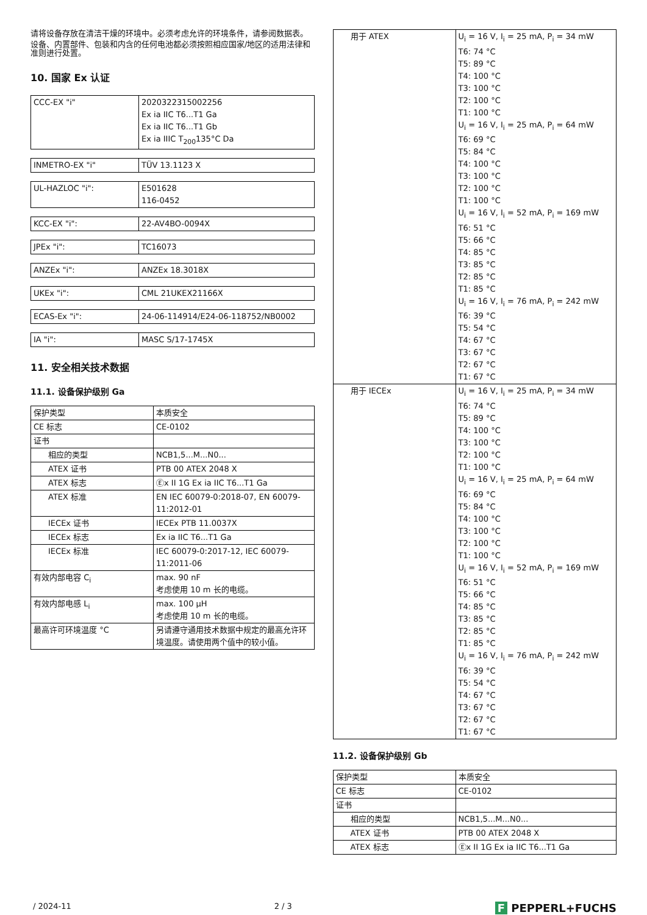请将设备存放在清洁干燥的环境中。必须考虑允许的环境条件，请参阅数据表。
设备、内置部件、包装和内含的任何电池都必须按照相应国家/地区的适用法律和准则进行处置。
10. 国家 Ex 认证
| CCC-EX "i" | 2020322315002256 Ex ia IIC T6...T1 Ga Ex ia IIC T6...T1 Gb Ex ia IIIC T<sub>200</sub>135°C Da |
| INMETRO-EX "i" | TÜV 13.1123 X |
| UL-HAZLOC "i": | E501628 116-0452 |
| KCC-EX "i": | 22-AV4BO-0094X |
| JPEx "i": | TC16073 |
| ANZEx "i": | ANZEx 18.3018X |
| UKEx "i": | CML 21UKEX21166X |
| ECAS-Ex "i": | 24-06-114914/E24-06-118752/NB0002 |
| IA "i": | MASC S/17-1745X |
11. 安全相关技术数据
11.1. 设备保护级别 Ga
| 保护类型 | 本质安全 |
| CE 标志 | CE-0102 |
| 证书 | |
| 相应的类型 | NCB1,5...M...N0... |
| ATEX 证书 | PTB 00 ATEX 2048 X |
| ATEX 标志 | Ⓔx II 1G Ex ia IIC T6...T1 Ga |
| ATEX 标准 | EN IEC 60079-0:2018-07, EN 60079-11:2012-01 |
| IECEx 证书 | IECEx PTB 11.0037X |
| IECEx 标志 | Ex ia IIC T6...T1 Ga |
| IECEx 标准 | IEC 60079-0:2017-12, IEC 60079-11:2011-06 |
| 有效内部电容 C<sub>i</sub> | max. 90 nF 考虑使用 10 m 长的电缆。 |
| 有效内部电感 L<sub>i</sub> | max. 100 µH 考虑使用 10 m 长的电缆。 |
| 最高许可环境温度 °C | 另请遵守通用技术数据中规定的最高允许环境温度。请使用两个值中的较小值。 |
| 用于 ATEX | U<sub>i</sub> = 16 V, I<sub>i</sub> = 25 mA, P<sub>i</sub> = 34 mW T6: 74 °C T5: 89 °C T4: 100 °C T3: 100 °C T2: 100 °C T1: 100 °C U<sub>i</sub> = 16 V, I<sub>i</sub> = 25 mA, P<sub>i</sub> = 64 mW T6: 69 °C T5: 84 °C T4: 100 °C T3: 100 °C T2: 100 °C T1: 100 °C U<sub>i</sub> = 16 V, I<sub>i</sub> = 52 mA, P<sub>i</sub> = 169 mW T6: 51 °C T5: 66 °C T4: 85 °C T3: 85 °C T2: 85 °C T1: 85 °C U<sub>i</sub> = 16 V, I<sub>i</sub> = 76 mA, P<sub>i</sub> = 242 mW T6: 39 °C T5: 54 °C T4: 67 °C T3: 67 °C T2: 67 °C T1: 67 °C |
| 用于 IECEx | U<sub>i</sub> = 16 V, I<sub>i</sub> = 25 mA, P<sub>i</sub> = 34 mW T6: 74 °C T5: 89 °C T4: 100 °C T3: 100 °C T2: 100 °C T1: 100 °C U<sub>i</sub> = 16 V, I<sub>i</sub> = 25 mA, P<sub>i</sub> = 64 mW T6: 69 °C T5: 84 °C T4: 100 °C T3: 100 °C T2: 100 °C T1: 100 °C U<sub>i</sub> = 16 V, I<sub>i</sub> = 52 mA, P<sub>i</sub> = 169 mW T6: 51 °C T5: 66 °C T4: 85 °C T3: 85 °C T2: 85 °C T1: 85 °C U<sub>i</sub> = 16 V, I<sub>i</sub> = 76 mA, P<sub>i</sub> = 242 mW T6: 39 °C T5: 54 °C T4: 67 °C T3: 67 °C T2: 67 °C T1: 67 °C |
11.2. 设备保护级别 Gb
| 保护类型 | 本质安全 |
| CE 标志 | CE-0102 |
| 证书 | |
| 相应的类型 | NCB1,5...M...N0... |
| ATEX 证书 | PTB 00 ATEX 2048 X |
| ATEX 标志 | Ⓔx II 1G Ex ia IIC T6...T1 Ga |
/ 2024-11 2 / 3 F PEPPERL+FUCHS